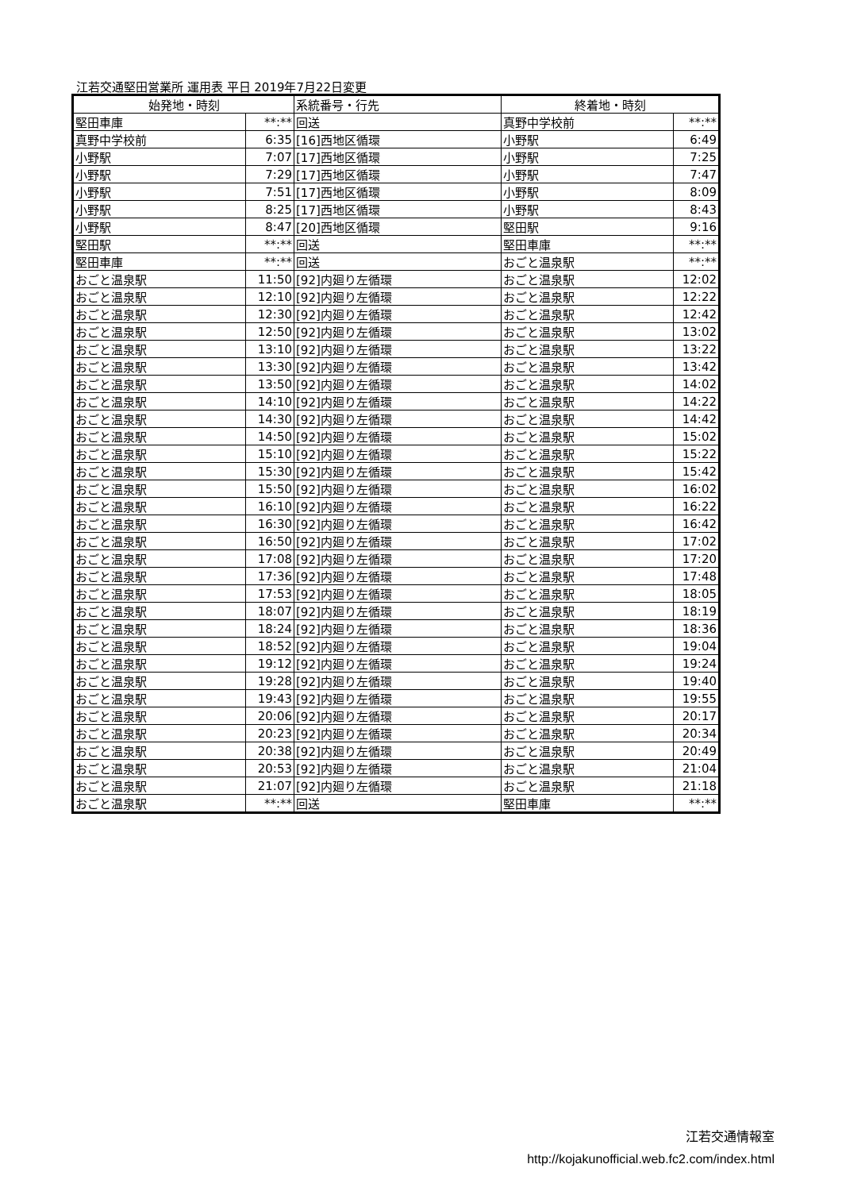江若交通堅田営業所 運用表 平日 2019年7月22日変更
| 始発地・時刻 | | 系統番号・行先 | 終着地・時刻 | |
| --- | --- | --- | --- | --- |
| 堅田車庫 | **:** | 回送 | 真野中学校前 | **:** |
| 真野中学校前 | 6:35 | [16]西地区循環 | 小野駅 | 6:49 |
| 小野駅 | 7:07 | [17]西地区循環 | 小野駅 | 7:25 |
| 小野駅 | 7:29 | [17]西地区循環 | 小野駅 | 7:47 |
| 小野駅 | 7:51 | [17]西地区循環 | 小野駅 | 8:09 |
| 小野駅 | 8:25 | [17]西地区循環 | 小野駅 | 8:43 |
| 小野駅 | 8:47 | [20]西地区循環 | 堅田駅 | 9:16 |
| 堅田駅 | **:** | 回送 | 堅田車庫 | **:** |
| 堅田車庫 | **:** | 回送 | おごと温泉駅 | **:** |
| おごと温泉駅 | 11:50 | [92]内廻り左循環 | おごと温泉駅 | 12:02 |
| おごと温泉駅 | 12:10 | [92]内廻り左循環 | おごと温泉駅 | 12:22 |
| おごと温泉駅 | 12:30 | [92]内廻り左循環 | おごと温泉駅 | 12:42 |
| おごと温泉駅 | 12:50 | [92]内廻り左循環 | おごと温泉駅 | 13:02 |
| おごと温泉駅 | 13:10 | [92]内廻り左循環 | おごと温泉駅 | 13:22 |
| おごと温泉駅 | 13:30 | [92]内廻り左循環 | おごと温泉駅 | 13:42 |
| おごと温泉駅 | 13:50 | [92]内廻り左循環 | おごと温泉駅 | 14:02 |
| おごと温泉駅 | 14:10 | [92]内廻り左循環 | おごと温泉駅 | 14:22 |
| おごと温泉駅 | 14:30 | [92]内廻り左循環 | おごと温泉駅 | 14:42 |
| おごと温泉駅 | 14:50 | [92]内廻り左循環 | おごと温泉駅 | 15:02 |
| おごと温泉駅 | 15:10 | [92]内廻り左循環 | おごと温泉駅 | 15:22 |
| おごと温泉駅 | 15:30 | [92]内廻り左循環 | おごと温泉駅 | 15:42 |
| おごと温泉駅 | 15:50 | [92]内廻り左循環 | おごと温泉駅 | 16:02 |
| おごと温泉駅 | 16:10 | [92]内廻り左循環 | おごと温泉駅 | 16:22 |
| おごと温泉駅 | 16:30 | [92]内廻り左循環 | おごと温泉駅 | 16:42 |
| おごと温泉駅 | 16:50 | [92]内廻り左循環 | おごと温泉駅 | 17:02 |
| おごと温泉駅 | 17:08 | [92]内廻り左循環 | おごと温泉駅 | 17:20 |
| おごと温泉駅 | 17:36 | [92]内廻り左循環 | おごと温泉駅 | 17:48 |
| おごと温泉駅 | 17:53 | [92]内廻り左循環 | おごと温泉駅 | 18:05 |
| おごと温泉駅 | 18:07 | [92]内廻り左循環 | おごと温泉駅 | 18:19 |
| おごと温泉駅 | 18:24 | [92]内廻り左循環 | おごと温泉駅 | 18:36 |
| おごと温泉駅 | 18:52 | [92]内廻り左循環 | おごと温泉駅 | 19:04 |
| おごと温泉駅 | 19:12 | [92]内廻り左循環 | おごと温泉駅 | 19:24 |
| おごと温泉駅 | 19:28 | [92]内廻り左循環 | おごと温泉駅 | 19:40 |
| おごと温泉駅 | 19:43 | [92]内廻り左循環 | おごと温泉駅 | 19:55 |
| おごと温泉駅 | 20:06 | [92]内廻り左循環 | おごと温泉駅 | 20:17 |
| おごと温泉駅 | 20:23 | [92]内廻り左循環 | おごと温泉駅 | 20:34 |
| おごと温泉駅 | 20:38 | [92]内廻り左循環 | おごと温泉駅 | 20:49 |
| おごと温泉駅 | 20:53 | [92]内廻り左循環 | おごと温泉駅 | 21:04 |
| おごと温泉駅 | 21:07 | [92]内廻り左循環 | おごと温泉駅 | 21:18 |
| おごと温泉駅 | **:** | 回送 | 堅田車庫 | **:** |
江若交通情報室
http://kojakunofficial.web.fc2.com/index.html